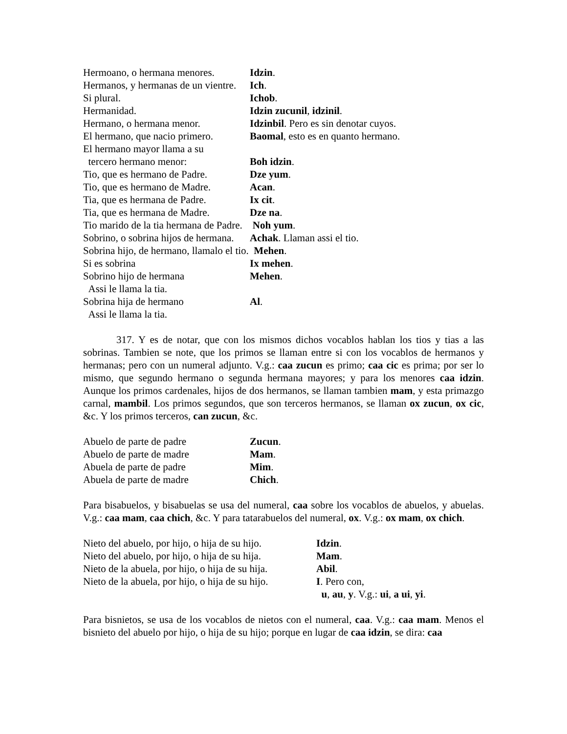| Hermoano, o hermana menores. | Idzin . |
| Hermanos, y hermanas de un vientre. | Ich . |
| Si plural. | Ichob . |
| Hermanidad. | Idzin zucunil , idzinil . |
| Hermano, o hermana menor. | Idzinbil . Pero es sin denotar cuyos. |
| El hermano, que nacio primero. | Baomal , esto es en quanto hermano. |
| El hermano mayor llama a su | |
| tercero hermano menor: | Boh idzin . |
| Tio, que es hermano de Padre. | Dze yum . |
| Tio, que es hermano de Madre. | Acan . |
| Tia, que es hermana de Padre. | Ix cit . |
| Tia, que es hermana de Madre. | Dze na . |
| Tio marido de la tia hermana de Padre. Noh yum . | |
| Sobrino, o sobrina hijos de hermana. | Achak . Llaman assi el tio. |
| Sobrina hijo, de hermano, llamalo el tio. Mehen . | |
| Si es sobrina | Ix mehen . |
| Sobrino hijo de hermana | Mehen . |
| Assi le llama la tia. | |
| Sobrina hija de hermano | Al . |
| Assi le llama la tia. | |
317. Y es de notar, que con los mismos dichos vocablos hablan los tios y tias a las sobrinas. Tambien se note, que los primos se llaman entre si con los vocablos de hermanos y hermanas; pero con un numeral adjunto. V.g.: caa zucun es primo; caa cic es prima; por ser lo mismo, que segundo hermano o segunda hermana mayores; y para los menores caa idzin. Aunque los primos cardenales, hijos de dos hermanos, se llaman tambien mam, y esta primazgo carnal, mambil. Los primos segundos, que son terceros hermanos, se llaman ox zucun, ox cic, &c. Y los primos terceros, can zucun, &c.
| Abuelo de parte de padre | Zucun . |
| Abuelo de parte de madre | Mam . |
| Abuela de parte de padre | Mim . |
| Abuela de parte de madre | Chich . |
Para bisabuelos, y bisabuelas se usa del numeral, caa sobre los vocablos de abuelos, y abuelas. V.g.: caa mam, caa chich, &c. Y para tatarabuelos del numeral, ox. V.g.: ox mam, ox chich.
| Nieto del abuelo, por hijo, o hija de su hijo. | Idzin . |
| Nieto del abuelo, por hijo, o hija de su hija. | Mam . |
| Nieto de la abuela, por hijo, o hija de su hija. | Abil . |
| Nieto de la abuela, por hijo, o hija de su hijo. | I . Pero con, |
| | u , au , y . V.g.: ui , a ui , yi . |
Para bisnietos, se usa de los vocablos de nietos con el numeral, caa. V.g.: caa mam. Menos el bisnieto del abuelo por hijo, o hija de su hijo; porque en lugar de caa idzin, se dira: caa